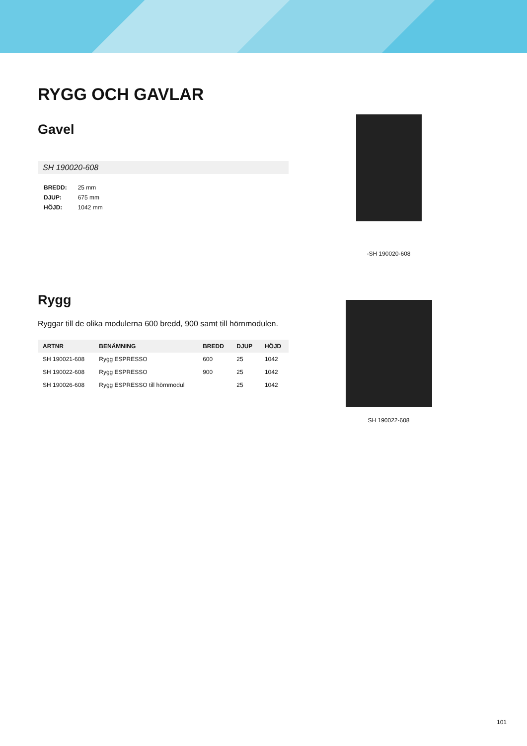RYGG OCH GAVLAR
Gavel
SH 190020-608
| BREDD: | 25 mm |
| DJUP: | 675 mm |
| HÖJD: | 1042 mm |
Rygg
Ryggar till de olika modulerna 600 bredd, 900 samt till hörnmodulen.
| ARTNR | BENÄMNING | BREDD | DJUP | HÖJD |
| --- | --- | --- | --- | --- |
| SH 190021-608 | Rygg ESPRESSO | 600 | 25 | 1042 |
| SH 190022-608 | Rygg ESPRESSO | 900 | 25 | 1042 |
| SH 190026-608 | Rygg ESPRESSO till hörnmodul | | 25 | 1042 |
-SH 190020-608
SH 190022-608
101